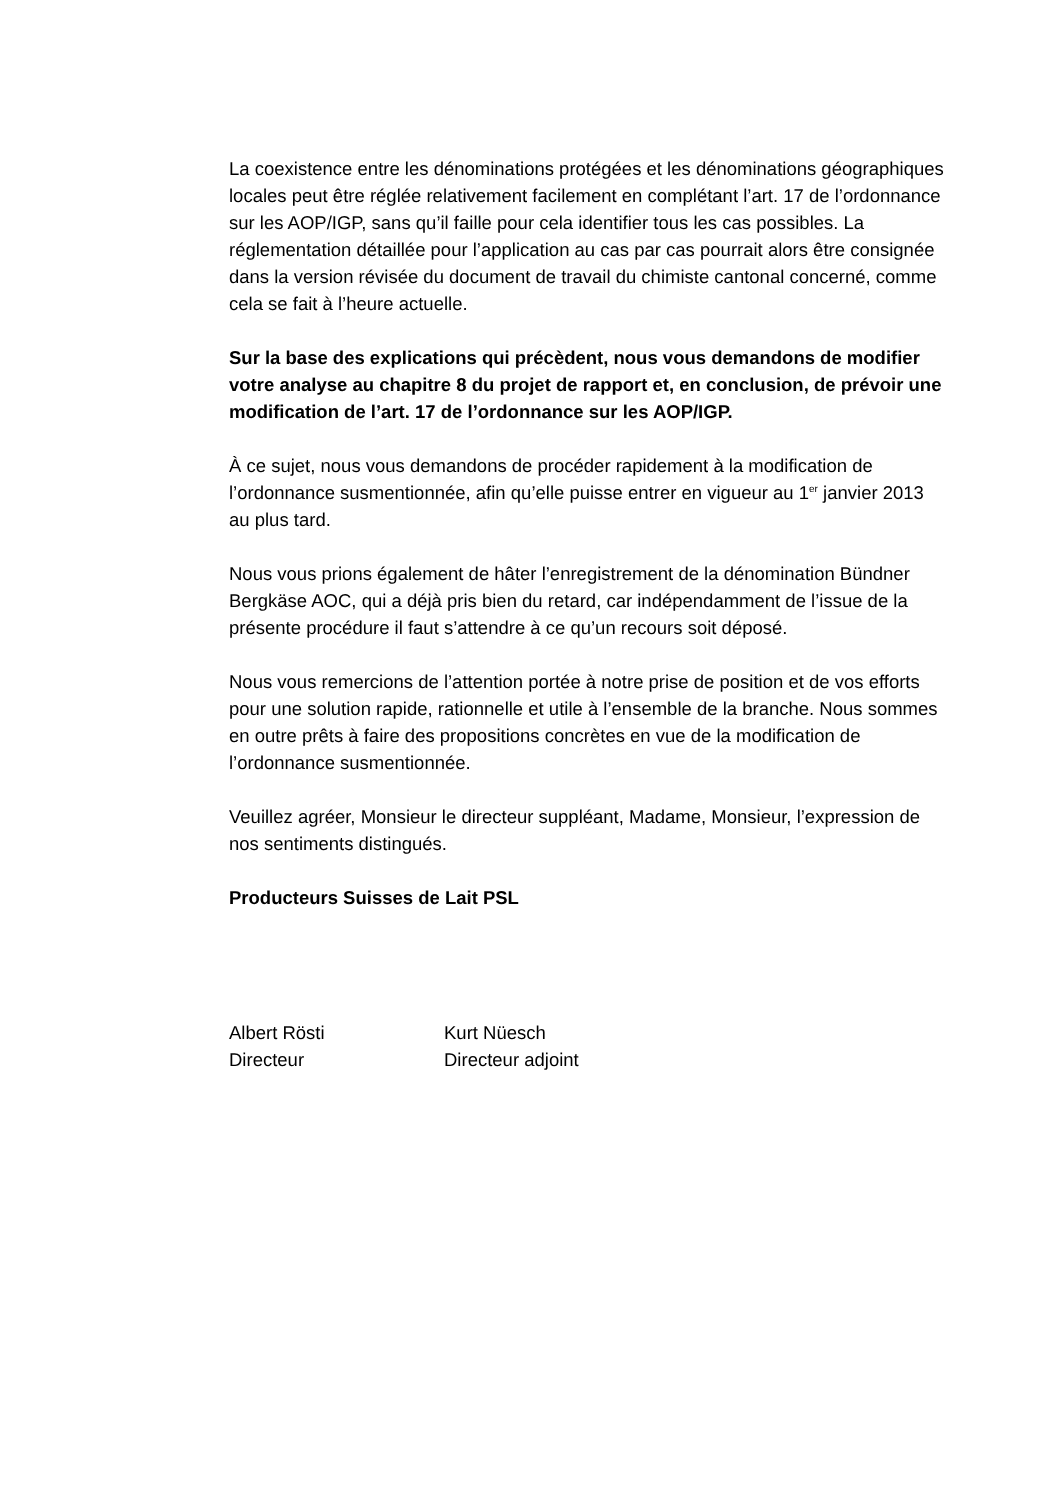La coexistence entre les dénominations protégées et les dénominations géographiques locales peut être réglée relativement facilement en complétant l’art. 17 de l’ordonnance sur les AOP/IGP, sans qu’il faille pour cela identifier tous les cas possibles. La réglementation détaillée pour l’application au cas par cas pourrait alors être consignée dans la version révisée du document de travail du chimiste cantonal concerné, comme cela se fait à l’heure actuelle.
Sur la base des explications qui précèdent, nous vous demandons de modifier votre analyse au chapitre 8 du projet de rapport et, en conclusion, de prévoir une modification de l’art. 17 de l’ordonnance sur les AOP/IGP.
À ce sujet, nous vous demandons de procéder rapidement à la modification de l’ordonnance susmentionnée, afin qu’elle puisse entrer en vigueur au 1<sup>er</sup> janvier 2013 au plus tard.
Nous vous prions également de hâter l’enregistrement de la dénomination Bündner Bergkäse AOC, qui a déjà pris bien du retard, car indépendamment de l’issue de la présente procédure il faut s’attendre à ce qu’un recours soit déposé.
Nous vous remercions de l’attention portée à notre prise de position et de vos efforts pour une solution rapide, rationnelle et utile à l’ensemble de la branche. Nous sommes en outre prêts à faire des propositions concrètes en vue de la modification de l’ordonnance susmentionnée.
Veuillez agréer, Monsieur le directeur suppléant, Madame, Monsieur, l’expression de nos sentiments distingués.
Producteurs Suisses de Lait PSL
Albert Rösti
Directeur
Kurt Nüesch
Directeur adjoint